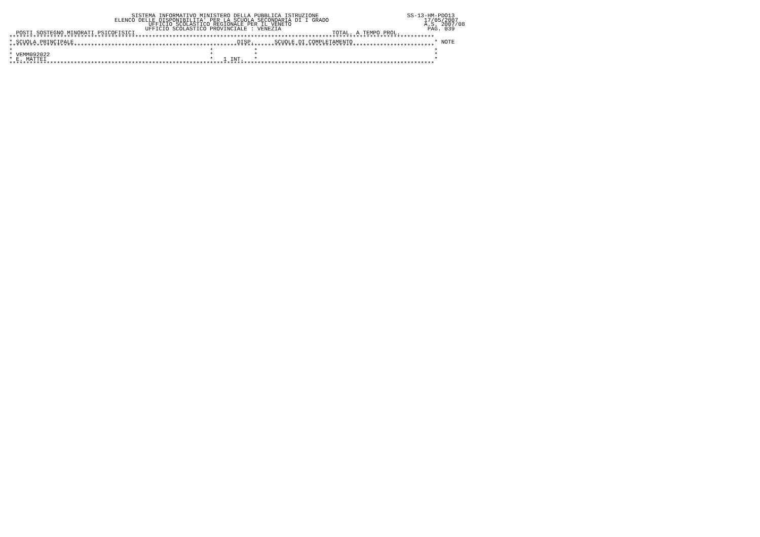SISTEMA INFORMATIVO MINISTERO DELLA PUBBLICA ISTRUZIONE                          SS-13-HM-PDO13
                               ELENCO DELLE DISPONIBILITA' PER LA SCUOLA SECONDARIA DI I GRADO                            17/05/2007
                                         UFFICIO SCOLASTICO REGIONALE PER IL VENETO                                       A.S. 2007/08
                                        UFFICIO SCOLASTICO PROVINCIALE : VENEZIA                                           PAG. 039
  POSTI SOSTEGNO MINORATI PSICOFISICI                                                          TOTAL. A TEMPO PROL.
*****************************************************************************************************************************
* SCUOLA PRINCIPALE                                                DISP.      SCUOLE DI COMPLETAMENTO                        * NOTE
*****************************************************************************************************************************
*                                                          *            *                                                    *
* VEMM092022                                               *            *                                                    *
* E. MATTEI                                                *   1 INT.   *                                                    *
*****************************************************************************************************************************